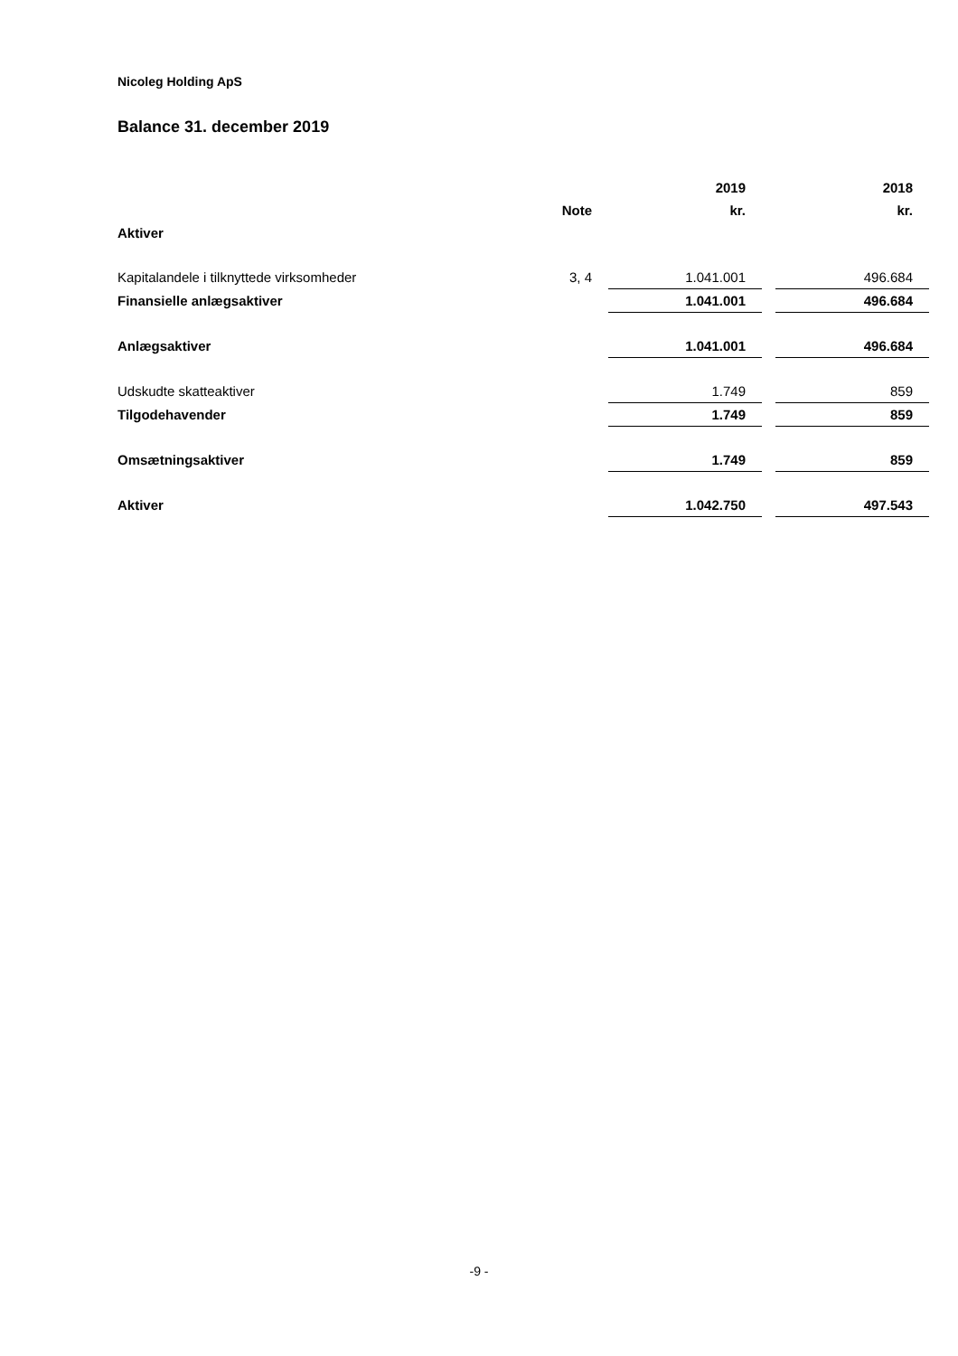Nicoleg Holding ApS
Balance 31. december 2019
| | | | 2019 | | 2018 |
| --- | --- | --- | --- | --- | --- |
| | Note | | kr. | | kr. |
| Aktiver | | | | | |
| Kapitalandele i tilknyttede virksomheder | 3, 4 | | 1.041.001 | | 496.684 |
| Finansielle anlægsaktiver | | | 1.041.001 | | 496.684 |
| Anlægsaktiver | | | 1.041.001 | | 496.684 |
| Udskudte skatteaktiver | | | 1.749 | | 859 |
| Tilgodehavender | | | 1.749 | | 859 |
| Omsætningsaktiver | | | 1.749 | | 859 |
| Aktiver | | | 1.042.750 | | 497.543 |
-9 -